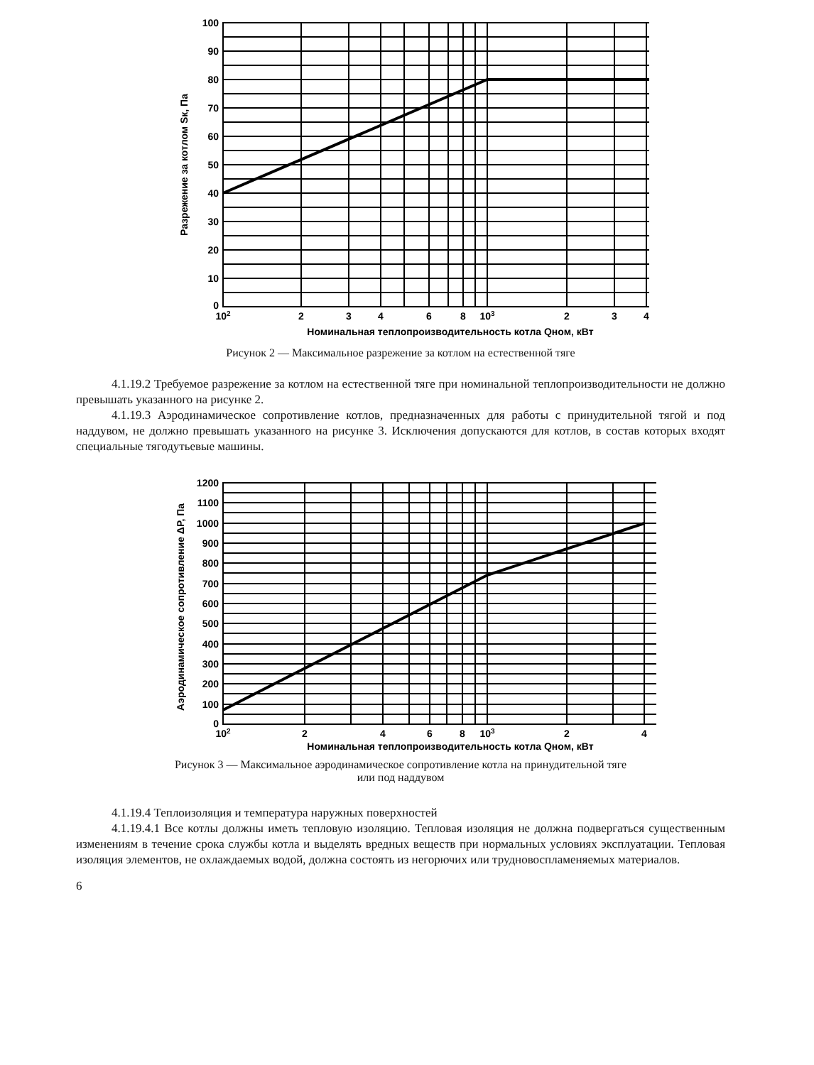100
90
80
70
60
50
40
30
20
10
0
102
2
3
4
6
8
103
2
3
4
Номинальная теплопроизводительность котла Qном, кВт
Разрежение за котлом Sк, Па
Рисунок 2 — Максимальное разрежение за котлом на естественной тяге
4.1.19.2 Требуемое разрежение за котлом на естественной тяге при номинальной теплопроизводительности не должно превышать указанного на рисунке 2.
4.1.19.3 Аэродинамическое сопротивление котлов, предназначенных для работы с принудительной тягой и под наддувом, не должно превышать указанного на рисунке 3. Исключения допускаются для котлов, в состав которых входят специальные тягодутьевые машины.
1200
1100
1000
900
800
700
600
500
400
300
200
100
0
102
2
4
6
8
103
2
4
Номинальная теплопроизводительность котла Qном, кВт
Аэродинамическое сопротивление ΔP, Па
Рисунок 3 — Максимальное аэродинамическое сопротивление котла на принудительной тяге
или под наддувом
4.1.19.4 Теплоизоляция и температура наружных поверхностей
4.1.19.4.1 Все котлы должны иметь тепловую изоляцию. Тепловая изоляция не должна подвергаться существенным изменениям в течение срока службы котла и выделять вредных веществ при нормальных условиях эксплуатации. Тепловая изоляция элементов, не охлаждаемых водой, должна состоять из негорючих или трудновоспламеняемых материалов.
6